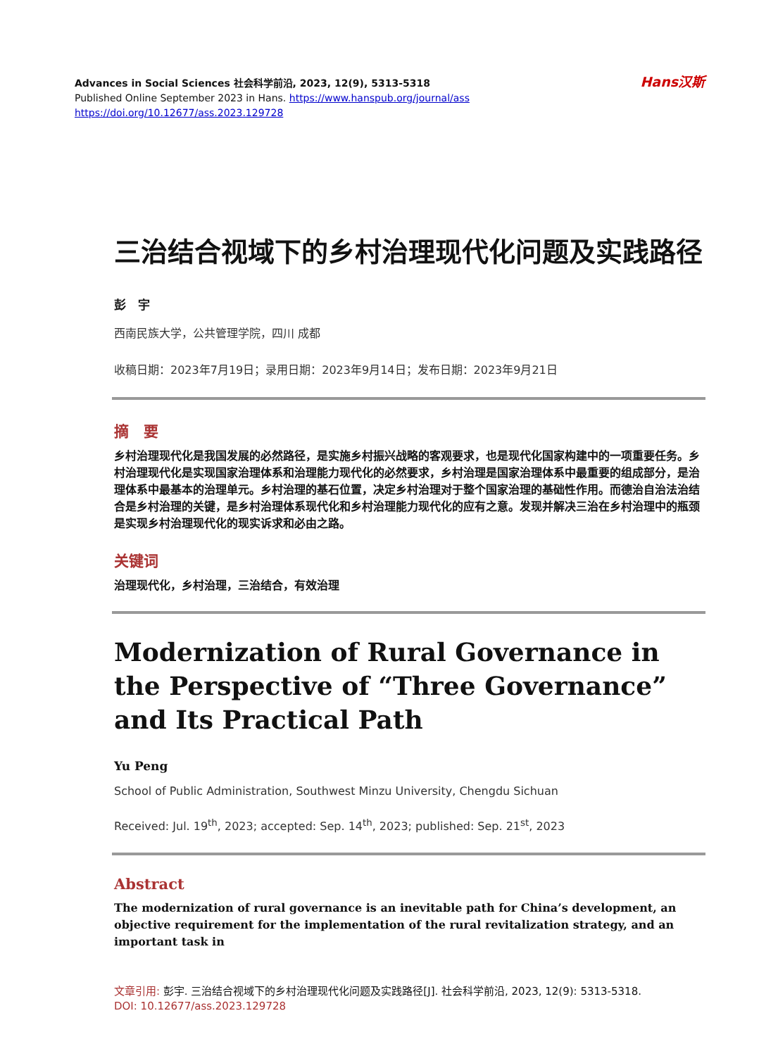Hans汉斯
Advances in Social Sciences 社会科学前沿, 2023, 12(9), 5313-5318
Published Online September 2023 in Hans. https://www.hanspub.org/journal/ass
https://doi.org/10.12677/ass.2023.129728
三治结合视域下的乡村治理现代化问题及实践路径
彭　宇
西南民族大学，公共管理学院，四川 成都
收稿日期：2023年7月19日；录用日期：2023年9月14日；发布日期：2023年9月21日
摘　要
乡村治理现代化是我国发展的必然路径，是实施乡村振兴战略的客观要求，也是现代化国家构建中的一项重要任务。乡村治理现代化是实现国家治理体系和治理能力现代化的必然要求，乡村治理是国家治理体系中最重要的组成部分，是治理体系中最基本的治理单元。乡村治理的基石位置，决定乡村治理对于整个国家治理的基础性作用。而德治自治法治结合是乡村治理的关键，是乡村治理体系现代化和乡村治理能力现代化的应有之意。发现并解决三治在乡村治理中的瓶颈是实现乡村治理现代化的现实诉求和必由之路。
关键词
治理现代化，乡村治理，三治结合，有效治理
Modernization of Rural Governance in the Perspective of “Three Governance” and Its Practical Path
Yu Peng
School of Public Administration, Southwest Minzu University, Chengdu Sichuan
Received: Jul. 19<sup>th</sup>, 2023; accepted: Sep. 14<sup>th</sup>, 2023; published: Sep. 21<sup>st</sup>, 2023
Abstract
The modernization of rural governance is an inevitable path for China’s development, an objective requirement for the implementation of the rural revitalization strategy, and an important task in
文章引用: 彭宇. 三治结合视域下的乡村治理现代化问题及实践路径[J]. 社会科学前沿, 2023, 12(9): 5313-5318.
DOI: 10.12677/ass.2023.129728